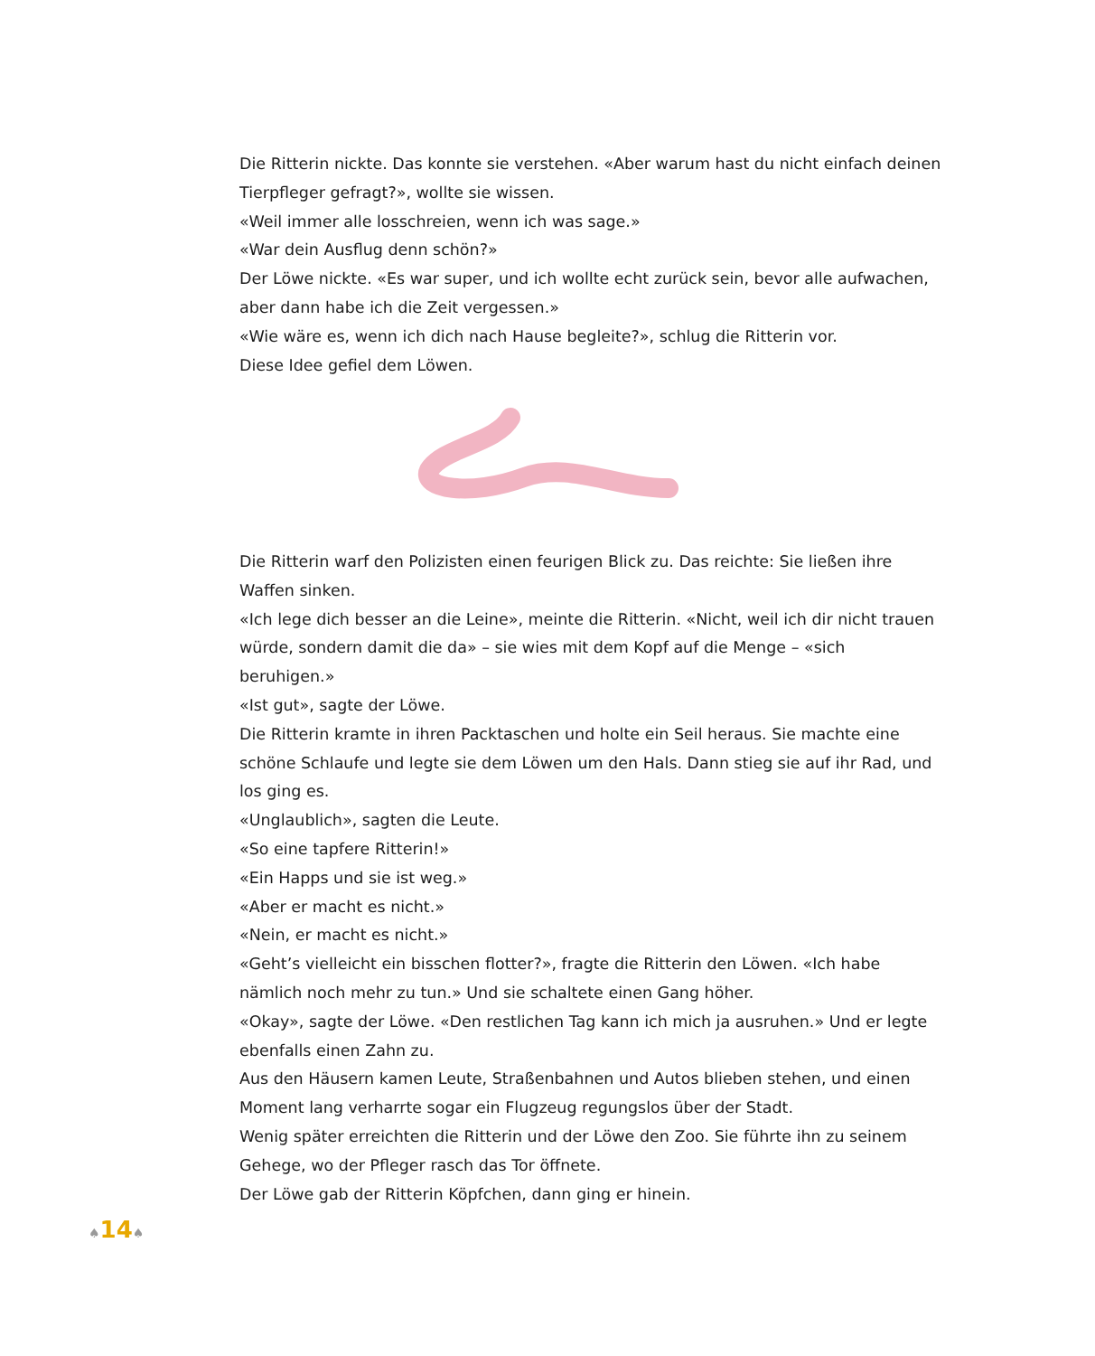Die Ritterin nickte. Das konnte sie verstehen. «Aber warum hast du nicht einfach deinen Tierpfleger gefragt?», wollte sie wissen.
«Weil immer alle losschreien, wenn ich was sage.»
«War dein Ausflug denn schön?»
Der Löwe nickte. «Es war super, und ich wollte echt zurück sein, bevor alle auf­wachen, aber dann habe ich die Zeit vergessen.»
«Wie wäre es, wenn ich dich nach Hause begleite?», schlug die Ritterin vor.
Diese Idee gefiel dem Löwen.
Die Ritterin warf den Polizisten einen feurigen Blick zu. Das reichte: Sie ließen ihre Waffen sinken.
«Ich lege dich besser an die Leine», meinte die Ritterin. «Nicht, weil ich dir nicht trauen würde, sondern damit die da» – sie wies mit dem Kopf auf die Menge – «sich beruhigen.»
«Ist gut», sagte der Löwe.
Die Ritterin kramte in ihren Packtaschen und holte ein Seil heraus. Sie machte eine schöne Schlaufe und legte sie dem Löwen um den Hals. Dann stieg sie auf ihr Rad, und los ging es.
«Unglaublich», sagten die Leute.
«So eine tapfere Ritterin!»
«Ein Happs und sie ist weg.»
«Aber er macht es nicht.»
«Nein, er macht es nicht.»
«Geht’s vielleicht ein bisschen flotter?», fragte die Ritterin den Löwen. «Ich habe nämlich noch mehr zu tun.» Und sie schaltete einen Gang höher.
«Okay», sagte der Löwe. «Den restlichen Tag kann ich mich ja ausruhen.» Und er legte ebenfalls einen Zahn zu.
Aus den Häusern kamen Leute, Straßenbahnen und Autos blieben stehen, und einen Moment lang verharrte sogar ein Flugzeug regungslos über der Stadt.
Wenig später erreichten die Ritterin und der Löwe den Zoo. Sie führte ihn zu seinem Gehege, wo der Pfleger rasch das Tor öffnete.
Der Löwe gab der Ritterin Köpfchen, dann ging er hinein.
♠14♠